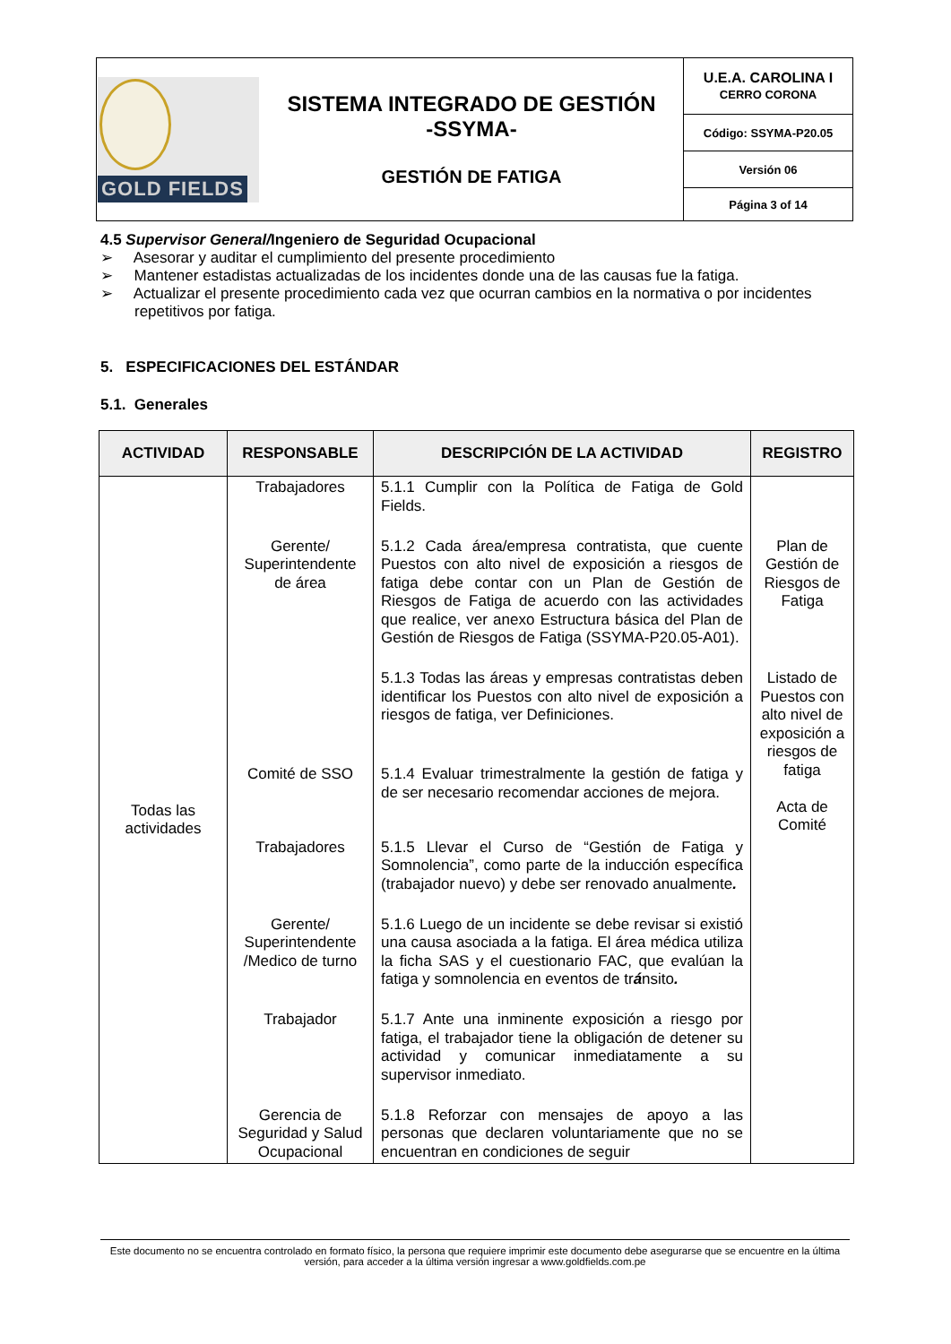| GOLD FIELDS | SISTEMA INTEGRADO DE GESTIÓN -SSYMA- GESTIÓN DE FATIGA | U.E.A. CAROLINA I CERRO CORONA |
| | | Código: SSYMA-P20.05 |
| | | Versión 06 |
| | | Página 3 of 14 |
4.5 Supervisor General/Ingeniero de Seguridad Ocupacional
➢ Asesorar y auditar el cumplimiento del presente procedimiento
➢ Mantener estadistas actualizadas de los incidentes donde una de las causas fue la fatiga.
➢ Actualizar el presente procedimiento cada vez que ocurran cambios en la normativa o por incidentes repetitivos por fatiga.
5. ESPECIFICACIONES DEL ESTÁNDAR
5.1. Generales
| ACTIVIDAD | RESPONSABLE | DESCRIPCIÓN DE LA ACTIVIDAD | REGISTRO |
| --- | --- | --- | --- |
| Todas las actividades | Trabajadores | 5.1.1 Cumplir con la Política de Fatiga de Gold Fields. | |
| | Gerente/ Superintendente de área | 5.1.2 Cada área/empresa contratista, que cuente Puestos con alto nivel de exposición a riesgos de fatiga debe contar con un Plan de Gestión de Riesgos de Fatiga de acuerdo con las actividades que realice, ver anexo Estructura básica del Plan de Gestión de Riesgos de Fatiga (SSYMA-P20.05-A01). | Plan de Gestión de Riesgos de Fatiga |
| | | 5.1.3 Todas las áreas y empresas contratistas deben identificar los Puestos con alto nivel de exposición a riesgos de fatiga, ver Definiciones. | Listado de Puestos con alto nivel de exposición a riesgos de fatiga Acta de Comité |
| | Comité de SSO | 5.1.4 Evaluar trimestralmente la gestión de fatiga y de ser necesario recomendar acciones de mejora. | |
| | Trabajadores | 5.1.5 Llevar el Curso de “Gestión de Fatiga y Somnolencia”, como parte de la inducción específica (trabajador nuevo) y debe ser renovado anualmente . | |
| | Gerente/ Superintendente /Medico de turno | 5.1.6 Luego de un incidente se debe revisar si existió una causa asociada a la fatiga. El área médica utiliza la ficha SAS y el cuestionario FAC, que evalúan la fatiga y somnolencia en eventos de tr á nsito . | |
| | Trabajador | 5.1.7 Ante una inminente exposición a riesgo por fatiga, el trabajador tiene la obligación de detener su actividad y comunicar inmediatamente a su supervisor inmediato. | |
| | Gerencia de Seguridad y Salud Ocupacional | 5.1.8 Reforzar con mensajes de apoyo a las personas que declaren voluntariamente que no se encuentran en condiciones de seguir | |
Este documento no se encuentra controlado en formato físico, la persona que requiere imprimir este documento debe asegurarse que se encuentre en la última versión, para acceder a la última versión ingresar a www.goldfields.com.pe